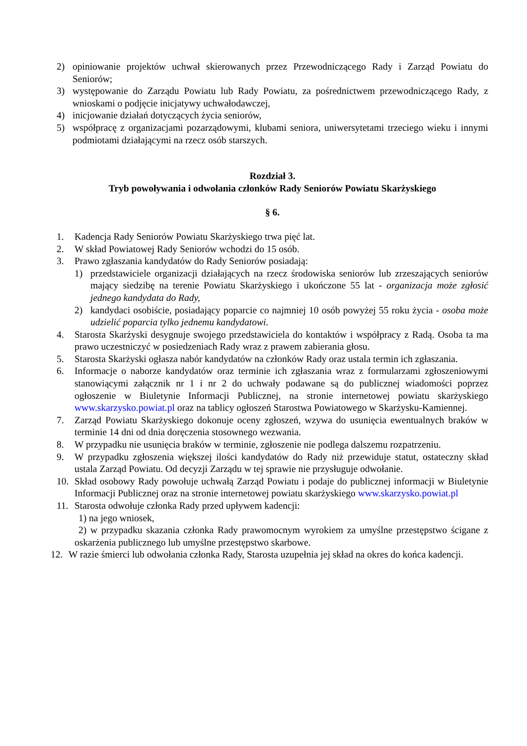2) opiniowanie projektów uchwał skierowanych przez Przewodniczącego Rady i Zarząd Powiatu do Seniorów;
3) występowanie do Zarządu Powiatu lub Rady Powiatu, za pośrednictwem przewodniczącego Rady, z wnioskami o podjęcie inicjatywy uchwałodawczej,
4) inicjowanie działań dotyczących życia seniorów,
5) współpracę z organizacjami pozarządowymi, klubami seniora, uniwersytetami trzeciego wieku i innymi podmiotami działającymi na rzecz osób starszych.
Rozdział 3.
Tryb powoływania i odwołania członków Rady Seniorów Powiatu Skarżyskiego
§ 6.
1. Kadencja Rady Seniorów Powiatu Skarżyskiego trwa pięć lat.
2. W skład Powiatowej Rady Seniorów wchodzi do 15 osób.
3. Prawo zgłaszania kandydatów do Rady Seniorów posiadają:
1) przedstawiciele organizacji działających na rzecz środowiska seniorów lub zrzeszających seniorów mający siedzibę na terenie Powiatu Skarżyskiego i ukończone 55 lat - organizacja może zgłosić jednego kandydata do Rady,
2) kandydaci osobiście, posiadający poparcie co najmniej 10 osób powyżej 55 roku życia - osoba może udzielić poparcia tylko jednemu kandydatowi.
4. Starosta Skarżyski desygnuje swojego przedstawiciela do kontaktów i współpracy z Radą. Osoba ta ma prawo uczestniczyć w posiedzeniach Rady wraz z prawem zabierania głosu.
5. Starosta Skarżyski ogłasza nabór kandydatów na członków Rady oraz ustala termin ich zgłaszania.
6. Informacje o naborze kandydatów oraz terminie ich zgłaszania wraz z formularzami zgłoszeniowymi stanowiącymi załącznik nr 1 i nr 2 do uchwały podawane są do publicznej wiadomości poprzez ogłoszenie w Biuletynie Informacji Publicznej, na stronie internetowej powiatu skarżyskiego www.skarzysko.powiat.pl oraz na tablicy ogłoszeń Starostwa Powiatowego w Skarżysku-Kamiennej.
7. Zarząd Powiatu Skarżyskiego dokonuje oceny zgłoszeń, wzywa do usunięcia ewentualnych braków w terminie 14 dni od dnia doręczenia stosownego wezwania.
8. W przypadku nie usunięcia braków w terminie, zgłoszenie nie podlega dalszemu rozpatrzeniu.
9. W przypadku zgłoszenia większej ilości kandydatów do Rady niż przewiduje statut, ostateczny skład ustala Zarząd Powiatu. Od decyzji Zarządu w tej sprawie nie przysługuje odwołanie.
10. Skład osobowy Rady powołuje uchwałą Zarząd Powiatu i podaje do publicznej informacji w Biuletynie Informacji Publicznej oraz na stronie internetowej powiatu skarżyskiego www.skarzysko.powiat.pl
11. Starosta odwołuje członka Rady przed upływem kadencji:
1) na jego wniosek,
2) w przypadku skazania członka Rady prawomocnym wyrokiem za umyślne przestępstwo ścigane z oskarżenia publicznego lub umyślne przestępstwo skarbowe.
12. W razie śmierci lub odwołania członka Rady, Starosta uzupełnia jej skład na okres do końca kadencji.